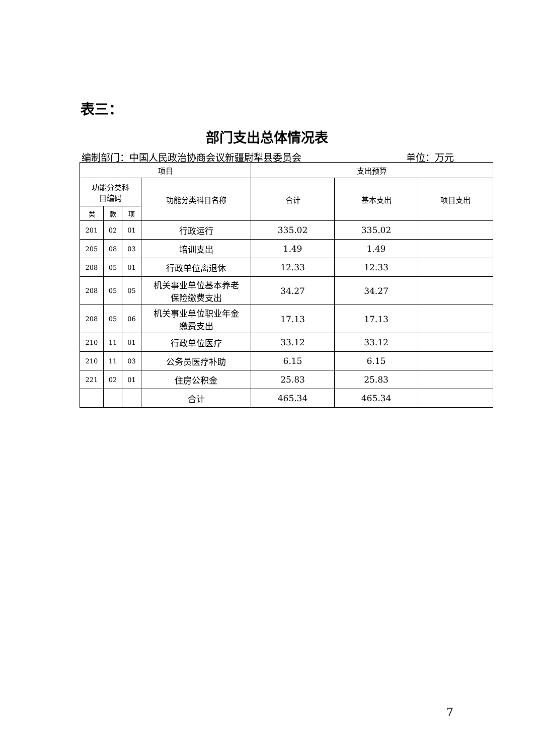表三：
部门支出总体情况表
编制部门：中国人民政治协商会议新疆尉犁县委员会 单位：万元
| 项目 | | | | 支出预算 | | |
| --- | --- | --- | --- | --- | --- | --- |
| 功能分类科 目编码 | | | 功能分类科目名称 | 合计 | 基本支出 | 项目支出 |
| 类 | 款 | 项 | | | | |
| 201 | 02 | 01 | 行政运行 | 335.02 | 335.02 | |
| 205 | 08 | 03 | 培训支出 | 1.49 | 1.49 | |
| 208 | 05 | 01 | 行政单位离退休 | 12.33 | 12.33 | |
| 208 | 05 | 05 | 机关事业单位基本养老 保险缴费支出 | 34.27 | 34.27 | |
| 208 | 05 | 06 | 机关事业单位职业年金 缴费支出 | 17.13 | 17.13 | |
| 210 | 11 | 01 | 行政单位医疗 | 33.12 | 33.12 | |
| 210 | 11 | 03 | 公务员医疗补助 | 6.15 | 6.15 | |
| 221 | 02 | 01 | 住房公积金 | 25.83 | 25.83 | |
| | | | 合计 | 465.34 | 465.34 | |
7